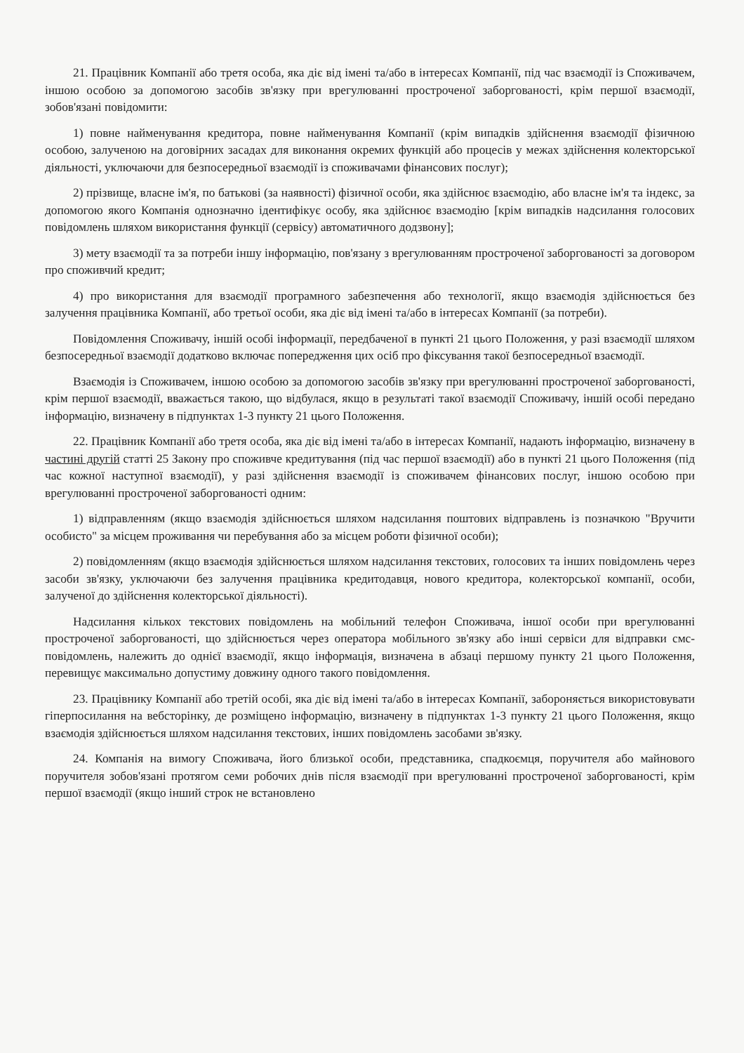21. Працівник Компанії або третя особа, яка діє від імені та/або в інтересах Компанії, під час взаємодії із Споживачем, іншою особою за допомогою засобів зв'язку при врегулюванні простроченої заборгованості, крім першої взаємодії, зобов'язані повідомити:
1) повне найменування кредитора, повне найменування Компанії (крім випадків здійснення взаємодії фізичною особою, залученою на договірних засадах для виконання окремих функцій або процесів у межах здійснення колекторської діяльності, уключаючи для безпосередньої взаємодії із споживачами фінансових послуг);
2) прізвище, власне ім'я, по батькові (за наявності) фізичної особи, яка здійснює взаємодію, або власне ім'я та індекс, за допомогою якого Компанія однозначно ідентифікує особу, яка здійснює взаємодію [крім випадків надсилання голосових повідомлень шляхом використання функції (сервісу) автоматичного додзвону];
3) мету взаємодії та за потреби іншу інформацію, пов'язану з врегулюванням простроченої заборгованості за договором про споживчий кредит;
4) про використання для взаємодії програмного забезпечення або технології, якщо взаємодія здійснюється без залучення працівника Компанії, або третьої особи, яка діє від імені та/або в інтересах Компанії (за потреби).
Повідомлення Споживачу, іншій особі інформації, передбаченої в пункті 21 цього Положення, у разі взаємодії шляхом безпосередньої взаємодії додатково включає попередження цих осіб про фіксування такої безпосередньої взаємодії.
Взаємодія із Споживачем, іншою особою за допомогою засобів зв'язку при врегулюванні простроченої заборгованості, крім першої взаємодії, вважається такою, що відбулася, якщо в результаті такої взаємодії Споживачу, іншій особі передано інформацію, визначену в підпунктах 1-3 пункту 21 цього Положення.
22. Працівник Компанії або третя особа, яка діє від імені та/або в інтересах Компанії, надають інформацію, визначену в частині другій статті 25 Закону про споживче кредитування (під час першої взаємодії) або в пункті 21 цього Положення (під час кожної наступної взаємодії), у разі здійснення взаємодії із споживачем фінансових послуг, іншою особою при врегулюванні простроченої заборгованості одним:
1) відправленням (якщо взаємодія здійснюється шляхом надсилання поштових відправлень із позначкою "Вручити особисто" за місцем проживання чи перебування або за місцем роботи фізичної особи);
2) повідомленням (якщо взаємодія здійснюється шляхом надсилання текстових, голосових та інших повідомлень через засоби зв'язку, уключаючи без залучення працівника кредитодавця, нового кредитора, колекторської компанії, особи, залученої до здійснення колекторської діяльності).
Надсилання кількох текстових повідомлень на мобільний телефон Споживача, іншої особи при врегулюванні простроченої заборгованості, що здійснюється через оператора мобільного зв'язку або інші сервіси для відправки смс-повідомлень, належить до однієї взаємодії, якщо інформація, визначена в абзаці першому пункту 21 цього Положення, перевищує максимально допустиму довжину одного такого повідомлення.
23. Працівнику Компанії або третій особі, яка діє від імені та/або в інтересах Компанії, забороняється використовувати гіперпосилання на вебсторінку, де розміщено інформацію, визначену в підпунктах 1-3 пункту 21 цього Положення, якщо взаємодія здійснюється шляхом надсилання текстових, інших повідомлень засобами зв'язку.
24. Компанія на вимогу Споживача, його близької особи, представника, спадкоємця, поручителя або майнового поручителя зобов'язані протягом семи робочих днів після взаємодії при врегулюванні простроченої заборгованості, крім першої взаємодії (якщо інший строк не встановлено